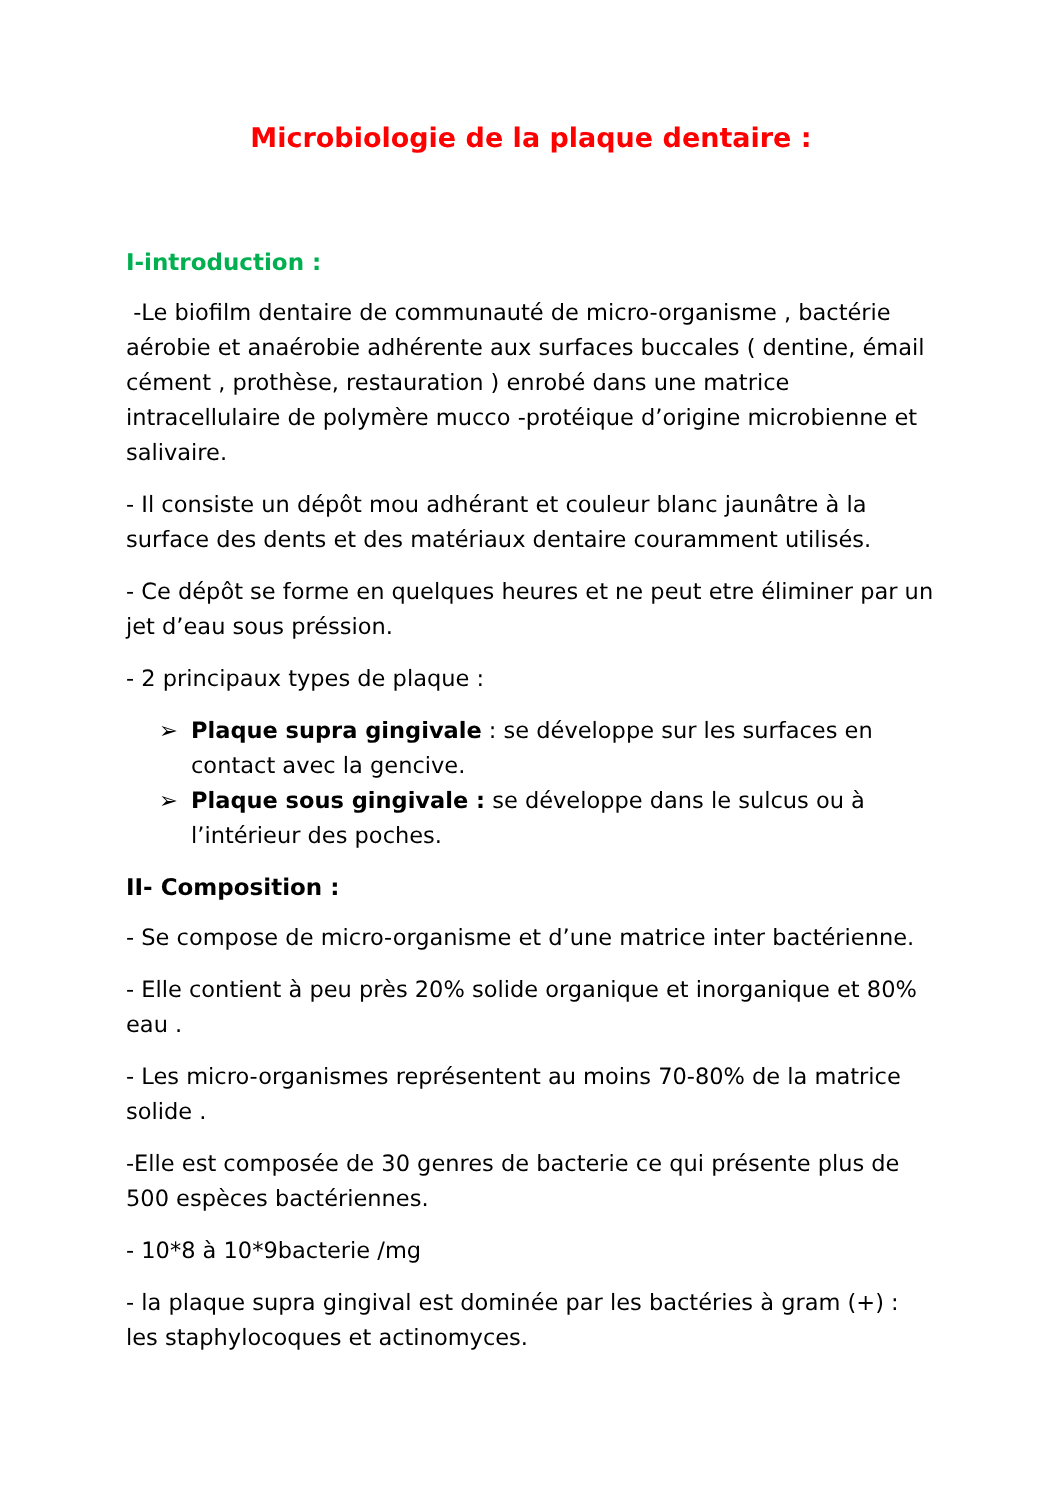Microbiologie de la plaque dentaire :
I-introduction :
-Le biofilm dentaire de communauté de micro-organisme , bactérie aérobie et anaérobie adhérente aux surfaces buccales ( dentine, émail cément , prothèse, restauration ) enrobé dans une matrice intracellulaire de polymère mucco -protéique d’origine microbienne et salivaire.
- Il consiste un dépôt mou adhérant et couleur blanc jaunâtre à la surface des dents et des matériaux dentaire couramment utilisés.
- Ce dépôt se forme en quelques heures et ne peut etre éliminer par un jet d’eau sous préssion.
- 2 principaux types de plaque :
➢ Plaque supra gingivale : se développe sur les surfaces en contact avec la gencive.
➢ Plaque sous gingivale : se développe dans le sulcus ou à l’intérieur des poches.
II- Composition :
- Se compose de micro-organisme et d’une matrice inter bactérienne.
- Elle contient à peu près 20% solide organique et inorganique et 80% eau .
- Les micro-organismes représentent au moins 70-80% de la matrice solide .
-Elle est composée de 30 genres de bacterie ce qui présente plus de 500 espèces bactériennes.
- 10*8 à 10*9bacterie /mg
- la plaque supra gingival est dominée par les bactéries à gram (+) : les staphylocoques et actinomyces.